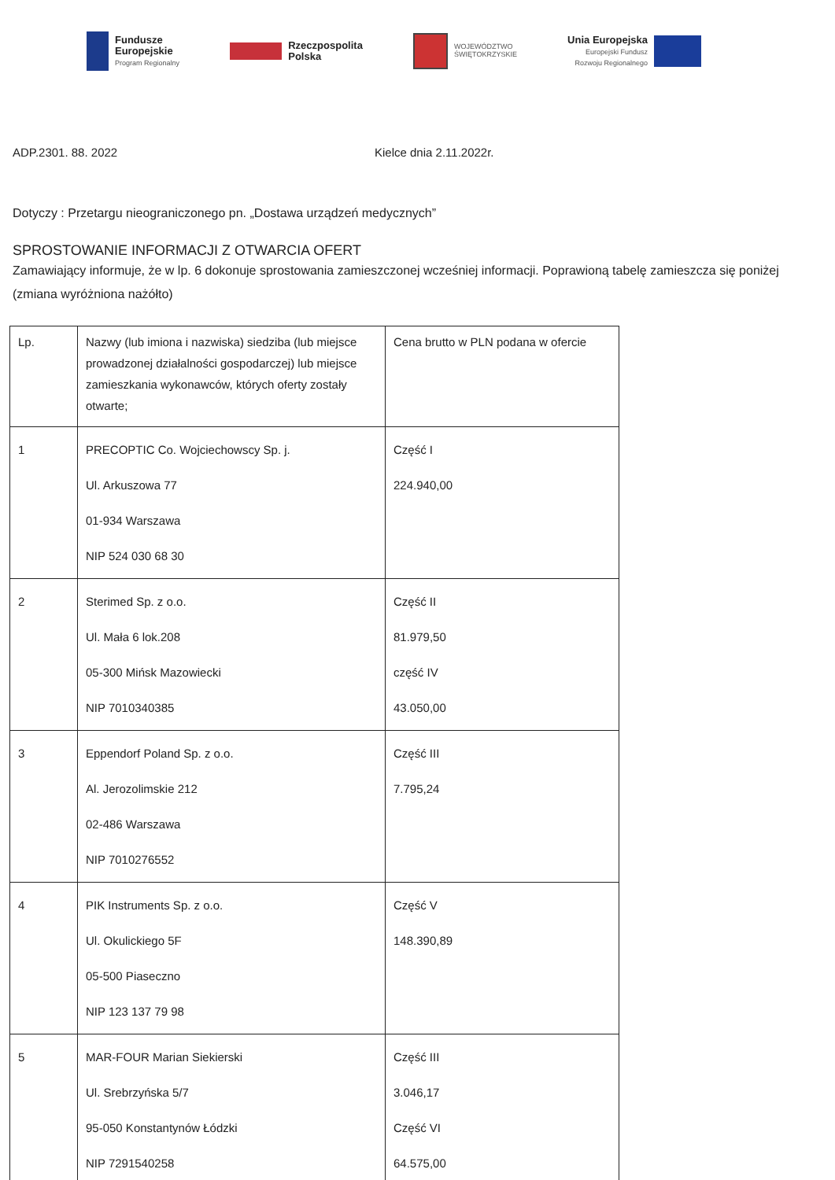Fundusze
Europejskie
Program Regionalny
Rzeczpospolita
Polska
WOJEWÓDZTWO
ŚWIĘTOKRZYSKIE
Unia Europejska
Europejski Fundusz
Rozwoju Regionalnego
ADP.2301. 88. 2022 Kielce dnia 2.11.2022r.
Dotyczy : Przetargu nieograniczonego pn. „Dostawa urządzeń medycznych”
SPROSTOWANIE INFORMACJI Z OTWARCIA OFERT
Zamawiający informuje, że w lp. 6 dokonuje sprostowania zamieszczonej wcześniej informacji. Poprawioną tabelę zamieszcza się poniżej (zmiana wyróżniona nażółto)
| Lp. | Nazwy (lub imiona i nazwiska) siedziba (lub miejsce prowadzonej działalności gospodarczej) lub miejsce zamieszkania wykonawców, których oferty zostały otwarte; | Cena brutto w PLN podana w ofercie |
| --- | --- | --- |
| 1 | PRECOPTIC Co. Wojciechowscy Sp. j. Ul. Arkuszowa 77 01-934 Warszawa NIP 524 030 68 30 | Część I 224.940,00 |
| 2 | Sterimed Sp. z o.o. Ul. Mała 6 lok.208 05-300 Mińsk Mazowiecki NIP 7010340385 | Część II 81.979,50 część IV 43.050,00 |
| 3 | Eppendorf Poland Sp. z o.o. Al. Jerozolimskie 212 02-486 Warszawa NIP 7010276552 | Część III 7.795,24 |
| 4 | PIK Instruments Sp. z o.o. Ul. Okulickiego 5F 05-500 Piaseczno NIP 123 137 79 98 | Część V 148.390,89 |
| 5 | MAR-FOUR Marian Siekierski Ul. Srebrzyńska 5/7 95-050 Konstantynów Łódzki NIP 7291540258 | Część III 3.046,17 Część VI 64.575,00 |